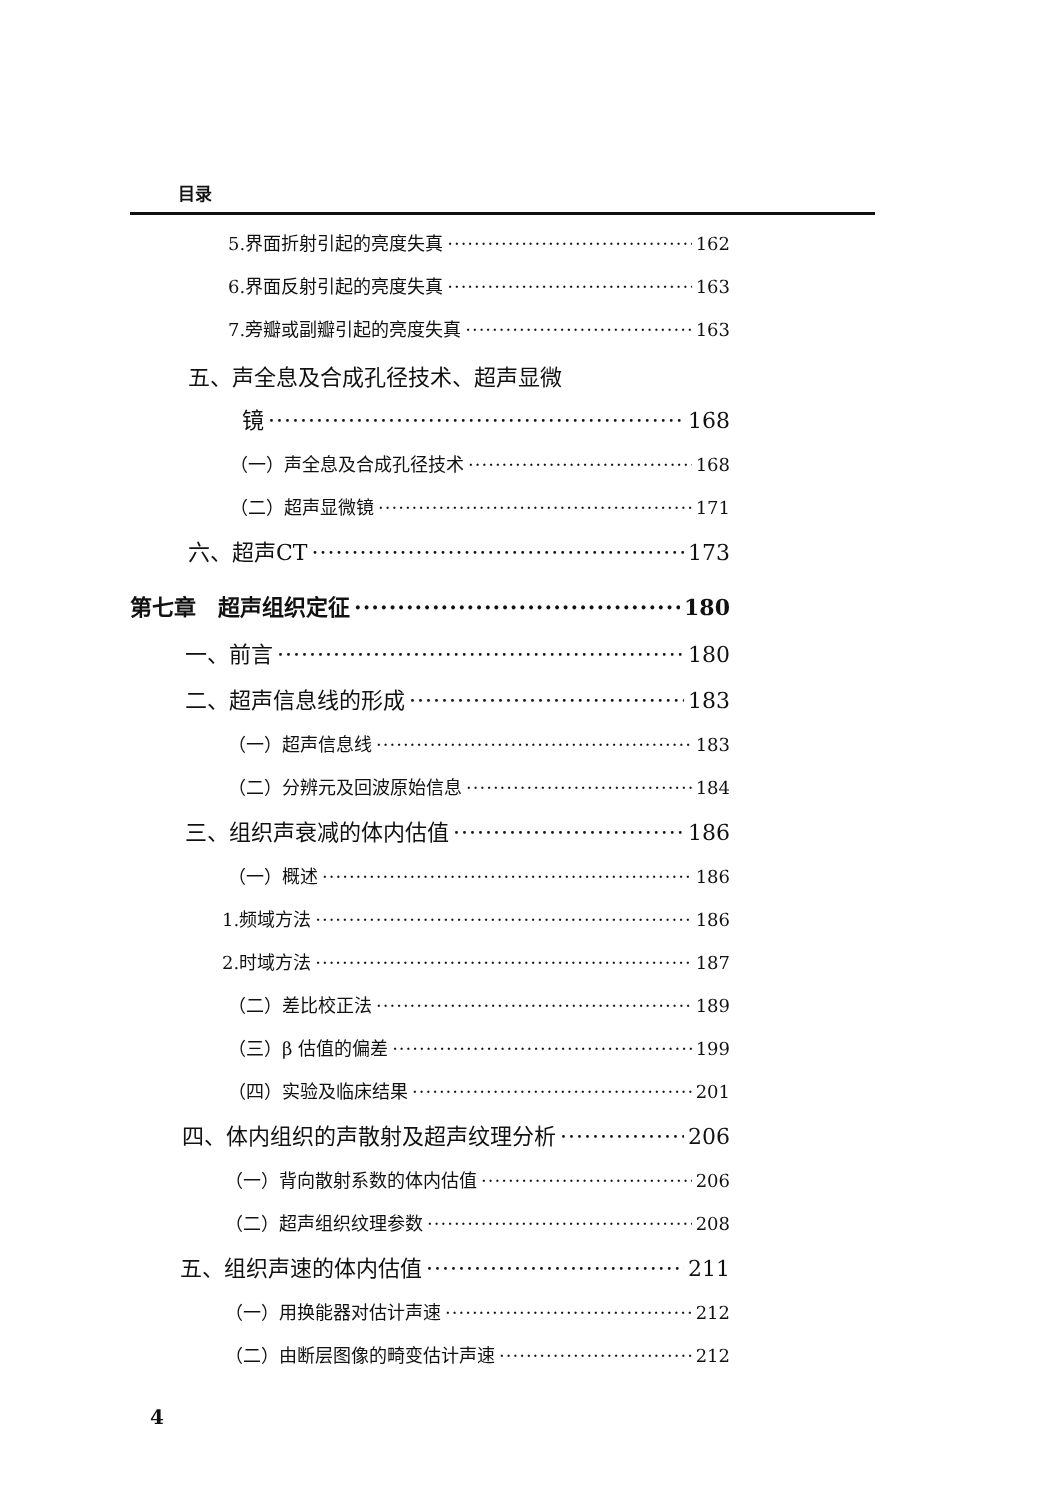目录
5.界面折射引起的亮度失真 162
6.界面反射引起的亮度失真 163
7.旁瓣或副瓣引起的亮度失真 163
五、声全息及合成孔径技术、超声显微
镜 168
（一）声全息及合成孔径技术 168
（二）超声显微镜 171
六、超声CT 173
第七章　超声组织定征 180
一、前言 180
二、超声信息线的形成 183
（一）超声信息线 183
（二）分辨元及回波原始信息 184
三、组织声衰减的体内估值 186
（一）概述 186
1.频域方法 186
2.时域方法 187
（二）差比校正法 189
（三）β 估值的偏差 199
（四）实验及临床结果 201
四、体内组织的声散射及超声纹理分析 206
（一）背向散射系数的体内估值 206
（二）超声组织纹理参数 208
五、组织声速的体内估值 211
（一）用换能器对估计声速 212
（二）由断层图像的畸变估计声速 212
4